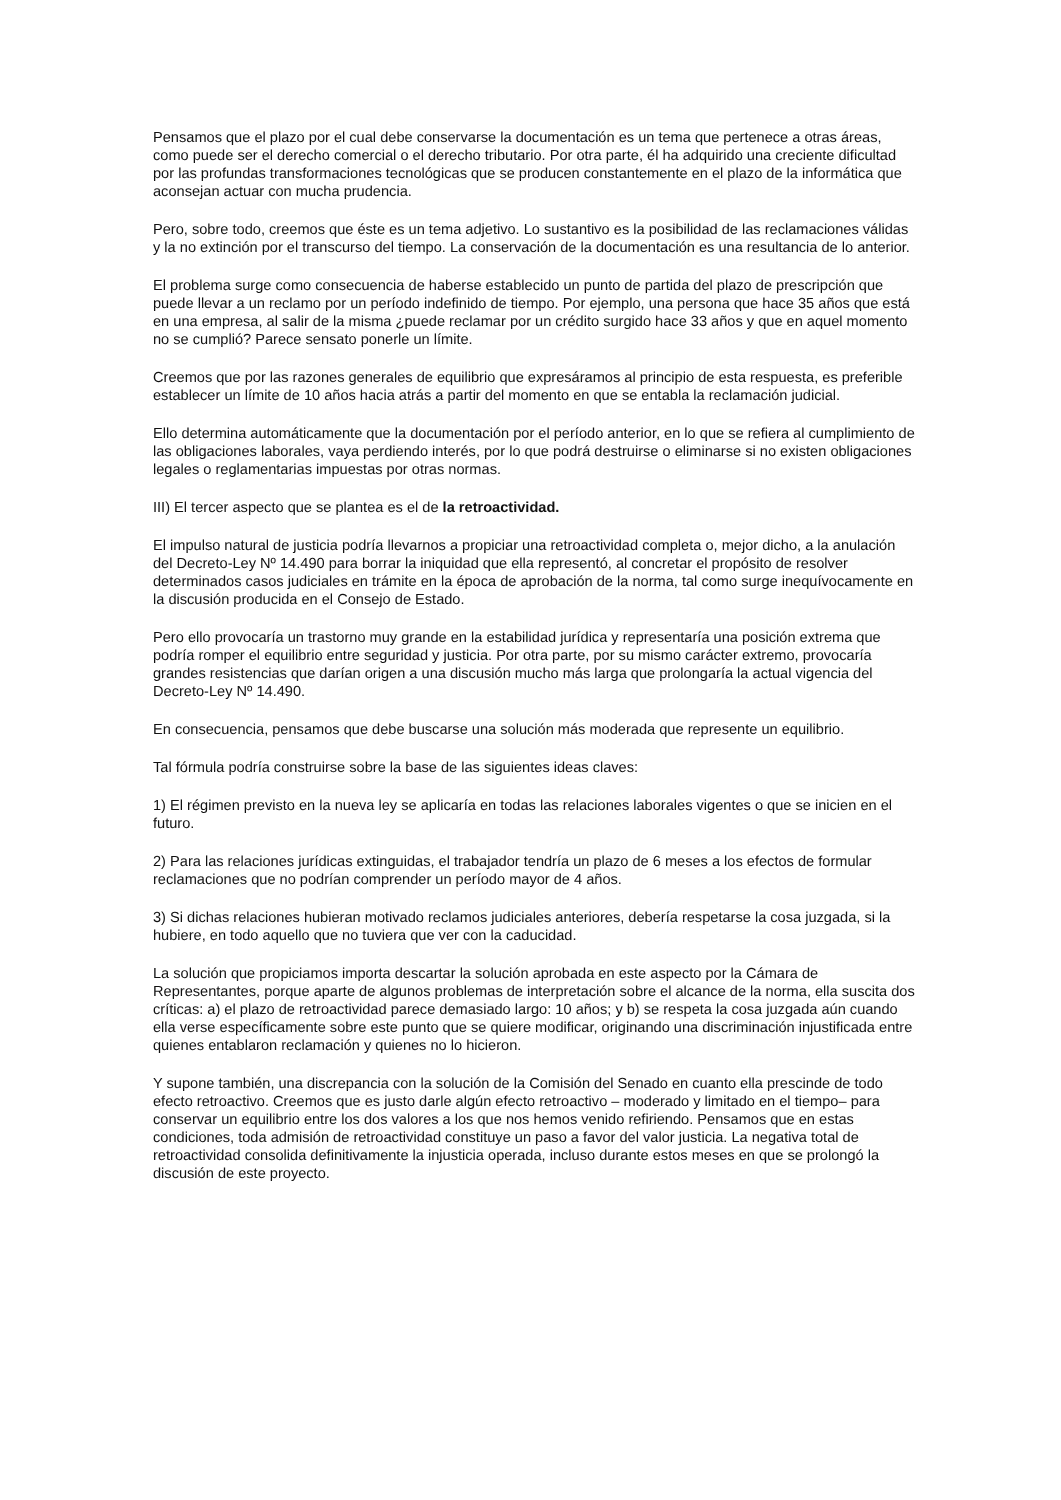Pensamos que el plazo por el cual debe conservarse la documentación es un tema que pertenece a otras áreas, como puede ser el derecho comercial o el derecho tributario. Por otra parte, él ha adquirido una creciente dificultad por las profundas transformaciones tecnológicas que se producen constantemente en el plazo de la informática que aconsejan actuar con mucha prudencia.
Pero, sobre todo, creemos que éste es un tema adjetivo. Lo sustantivo es la posibilidad de las reclamaciones válidas y la no extinción por el transcurso del tiempo. La conservación de la documentación es una resultancia de lo anterior.
El problema surge como consecuencia de haberse establecido un punto de partida del plazo de prescripción que puede llevar a un reclamo por un período indefinido de tiempo. Por ejemplo, una persona que hace 35 años que está en una empresa, al salir de la misma ¿puede reclamar por un crédito surgido hace 33 años y que en aquel momento no se cumplió? Parece sensato ponerle un límite.
Creemos que por las razones generales de equilibrio que expresáramos al principio de esta respuesta, es preferible establecer un límite de 10 años hacia atrás a partir del momento en que se entabla la reclamación judicial.
Ello determina automáticamente que la documentación por el período anterior, en lo que se refiera al cumplimiento de las obligaciones laborales, vaya perdiendo interés, por lo que podrá destruirse o eliminarse si no existen obligaciones legales o reglamentarias impuestas por otras normas.
III) El tercer aspecto que se plantea es el de la retroactividad.
El impulso natural de justicia podría llevarnos a propiciar una retroactividad completa o, mejor dicho, a la anulación del Decreto-Ley Nº 14.490 para borrar la iniquidad que ella representó, al concretar el propósito de resolver determinados casos judiciales en trámite en la época de aprobación de la norma, tal como surge inequívocamente en la discusión producida en el Consejo de Estado.
Pero ello provocaría un trastorno muy grande en la estabilidad jurídica y representaría una posición extrema que podría romper el equilibrio entre seguridad y justicia. Por otra parte, por su mismo carácter extremo, provocaría grandes resistencias que darían origen a una discusión mucho más larga que prolongaría la actual vigencia del Decreto-Ley Nº 14.490.
En consecuencia, pensamos que debe buscarse una solución más moderada que represente un equilibrio.
Tal fórmula podría construirse sobre la base de las siguientes ideas claves:
1) El régimen previsto en la nueva ley se aplicaría en todas las relaciones laborales vigentes o que se inicien en el futuro.
2) Para las relaciones jurídicas extinguidas, el trabajador tendría un plazo de 6 meses a los efectos de formular reclamaciones que no podrían comprender un período mayor de 4 años.
3) Si dichas relaciones hubieran motivado reclamos judiciales anteriores, debería respetarse la cosa juzgada, si la hubiere, en todo aquello que no tuviera que ver con la caducidad.
La solución que propiciamos importa descartar la solución aprobada en este aspecto por la Cámara de Representantes, porque aparte de algunos problemas de interpretación sobre el alcance de la norma, ella suscita dos críticas: a) el plazo de retroactividad parece demasiado largo: 10 años; y b) se respeta la cosa juzgada aún cuando ella verse específicamente sobre este punto que se quiere modificar, originando una discriminación injustificada entre quienes entablaron reclamación y quienes no lo hicieron.
Y supone también, una discrepancia con la solución de la Comisión del Senado en cuanto ella prescinde de todo efecto retroactivo. Creemos que es justo darle algún efecto retroactivo – moderado y limitado en el tiempo– para conservar un equilibrio entre los dos valores a los que nos hemos venido refiriendo. Pensamos que en estas condiciones, toda admisión de retroactividad constituye un paso a favor del valor justicia. La negativa total de retroactividad consolida definitivamente la injusticia operada, incluso durante estos meses en que se prolongó la discusión de este proyecto.